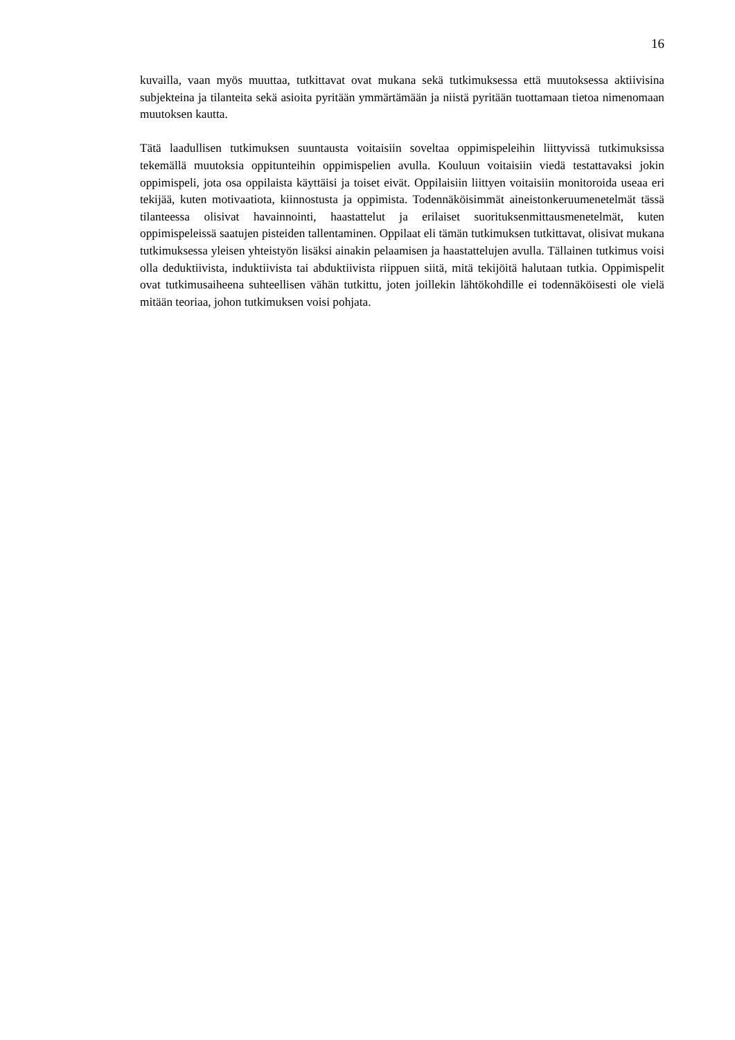16
kuvailla, vaan myös muuttaa, tutkittavat ovat mukana sekä tutkimuksessa että muutoksessa aktiivisina subjekteina ja tilanteita sekä asioita pyritään ymmärtämään ja niistä pyritään tuottamaan tietoa nimenomaan muutoksen kautta.
Tätä laadullisen tutkimuksen suuntausta voitaisiin soveltaa oppimispeleihin liittyvissä tutkimuksissa tekemällä muutoksia oppitunteihin oppimispelien avulla. Kouluun voitaisiin viedä testattavaksi jokin oppimispeli, jota osa oppilaista käyttäisi ja toiset eivät. Oppilaisiin liittyen voitaisiin monitoroida useaa eri tekijää, kuten motivaatiota, kiinnostusta ja oppimista. Todennäköisimmät aineistonkeruumenetelmät tässä tilanteessa olisivat havainnointi, haastattelut ja erilaiset suorituksenmittausmenetelmät, kuten oppimispeleissä saatujen pisteiden tallentaminen. Oppilaat eli tämän tutkimuksen tutkittavat, olisivat mukana tutkimuksessa yleisen yhteistyön lisäksi ainakin pelaamisen ja haastattelujen avulla. Tällainen tutkimus voisi olla deduktiivista, induktiivista tai abduktiivista riippuen siitä, mitä tekijöitä halutaan tutkia. Oppimispelit ovat tutkimusaiheena suhteellisen vähän tutkittu, joten joillekin lähtökohdille ei todennäköisesti ole vielä mitään teoriaa, johon tutkimuksen voisi pohjata.